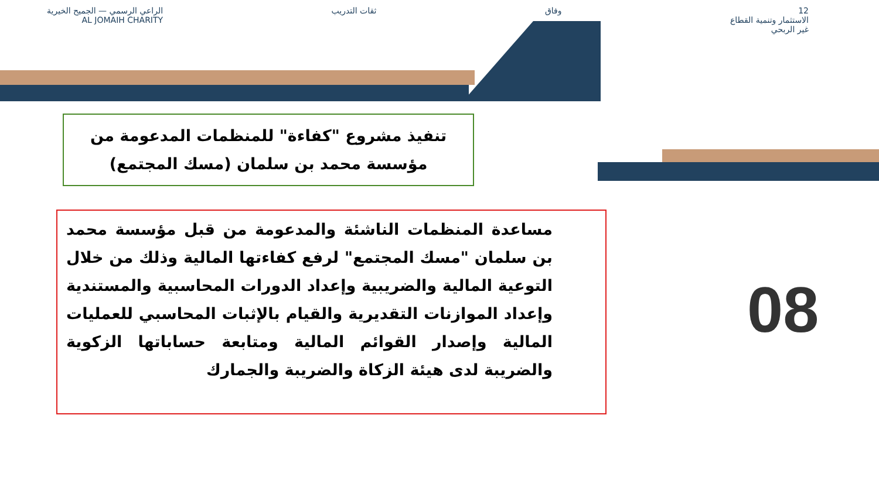12
الاستثمار وتنمية القطاع
غير الربحي
وفاق ثقات التدريب الراعي الرسمي — الجميح الخيرية
AL JOMAIH CHARITY
تنفيذ مشروع "كفاءة" للمنظمات المدعومة من
مؤسسة محمد بن سلمان (مسك المجتمع)
مساعدة المنظمات الناشئة والمدعومة من قبل مؤسسة محمد بن سلمان "مسك المجتمع" لرفع كفاءتها المالية وذلك من خلال التوعية المالية والضريبية وإعداد الدورات المحاسبية والمستندية وإعداد الموازنات التقديرية والقيام بالإثبات المحاسبي للعمليات المالية وإصدار القوائم المالية ومتابعة حساباتها الزكوية والضريبة لدى هيئة الزكاة والضريبة والجمارك
08